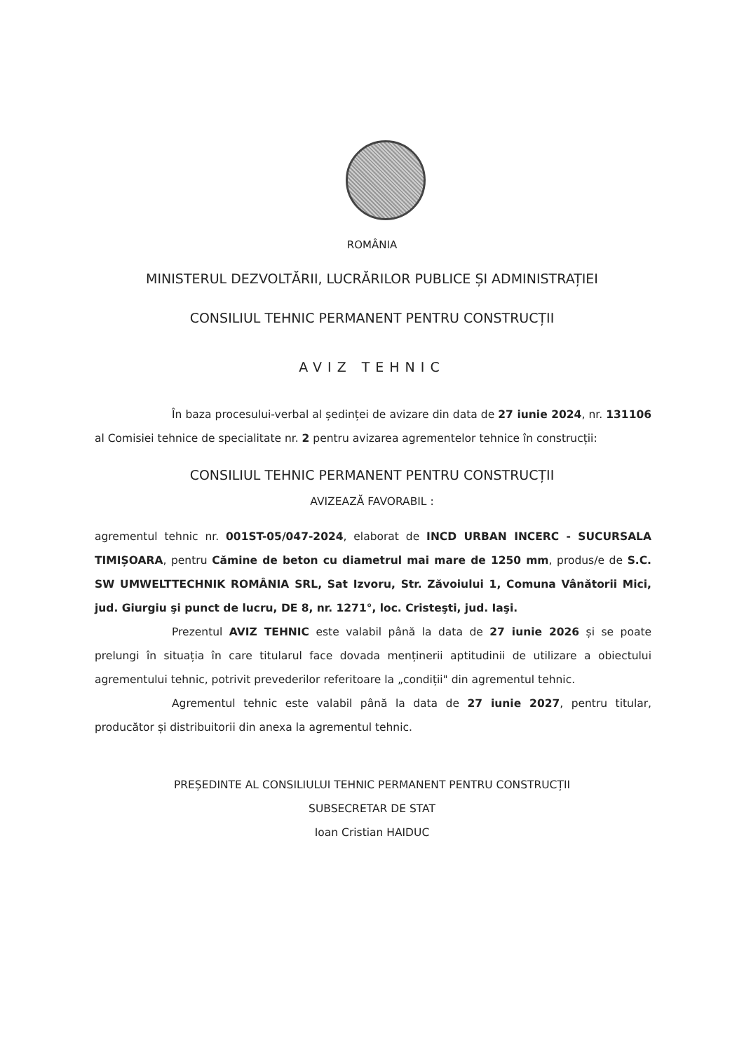ROMÂNIA
MINISTERUL DEZVOLTĂRII, LUCRĂRILOR PUBLICE ȘI ADMINISTRAȚIEI
CONSILIUL TEHNIC PERMANENT PENTRU CONSTRUCȚII
AVIZ TEHNIC
În baza procesului-verbal al ședinței de avizare din data de 27 iunie 2024, nr. 131106 al Comisiei tehnice de specialitate nr. 2 pentru avizarea agrementelor tehnice în construcții:
CONSILIUL TEHNIC PERMANENT PENTRU CONSTRUCȚII
AVIZEAZĂ FAVORABIL :
agrementul tehnic nr. 001ST-05/047-2024, elaborat de INCD URBAN INCERC - SUCURSALA TIMIȘOARA, pentru Cămine de beton cu diametrul mai mare de 1250 mm, produs/e de S.C. SW UMWELTTECHNIK ROMÂNIA SRL, Sat Izvoru, Str. Zăvoiului 1, Comuna Vânătorii Mici, jud. Giurgiu şi punct de lucru, DE 8, nr. 1271°, loc. Cristeşti, jud. Iaşi.
Prezentul AVIZ TEHNIC este valabil până la data de 27 iunie 2026 și se poate prelungi în situația în care titularul face dovada menținerii aptitudinii de utilizare a obiectului agrementului tehnic, potrivit prevederilor referitoare la „condiții" din agrementul tehnic.
Agrementul tehnic este valabil până la data de 27 iunie 2027, pentru titular, producător și distribuitorii din anexa la agrementul tehnic.
PREȘEDINTE AL CONSILIULUI TEHNIC PERMANENT PENTRU CONSTRUCȚII
SUBSECRETAR DE STAT
Ioan Cristian HAIDUC